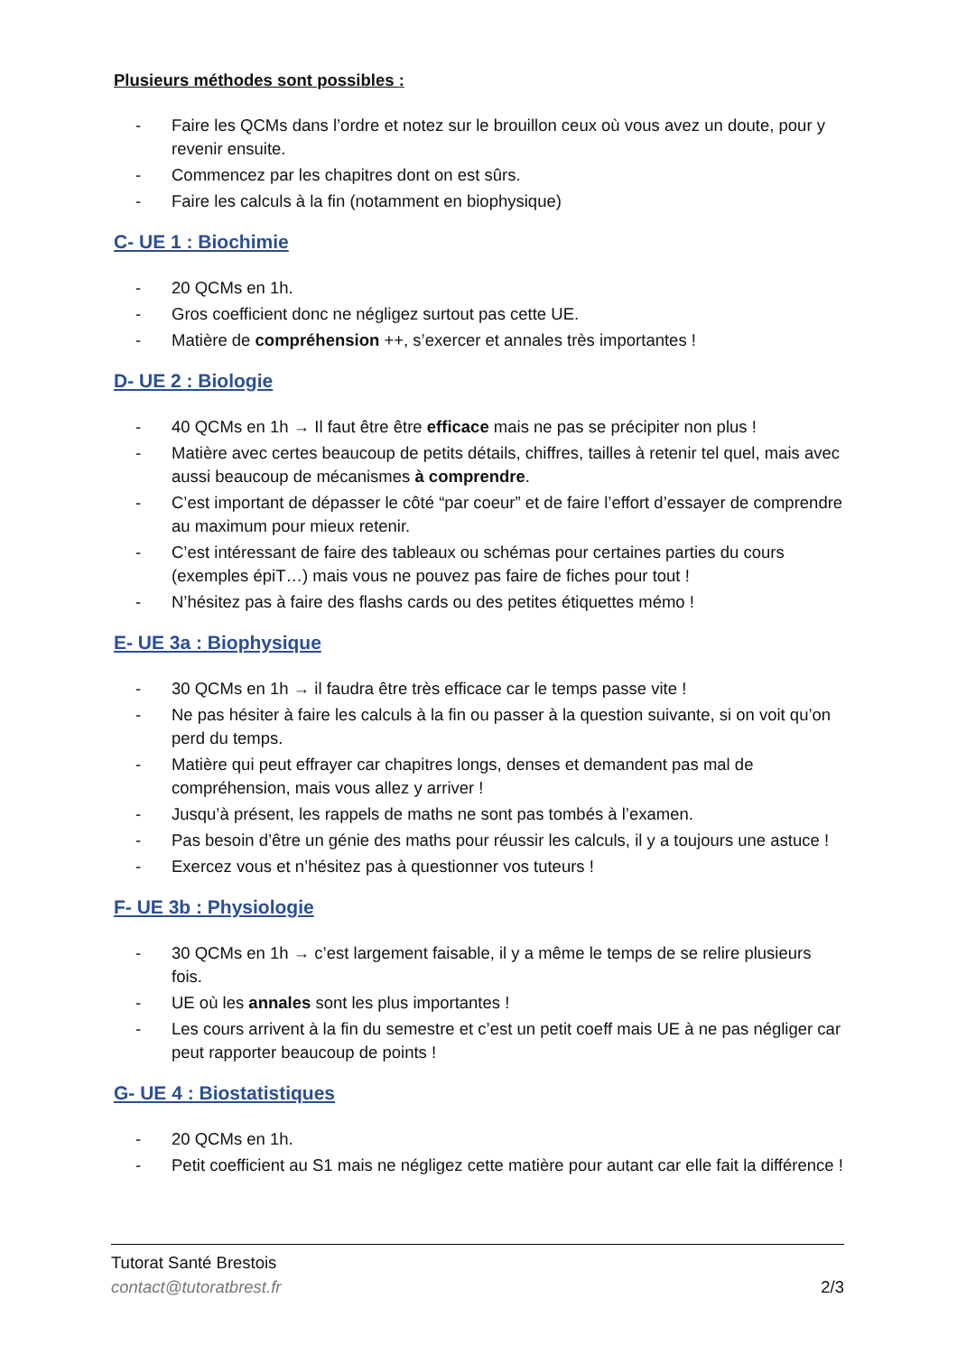Plusieurs méthodes sont possibles :
- Faire les QCMs dans l’ordre et notez sur le brouillon ceux où vous avez un doute, pour y revenir ensuite.
- Commencez par les chapitres dont on est sûrs.
- Faire les calculs à la fin (notamment en biophysique)
C- UE 1 : Biochimie
- 20 QCMs en 1h.
- Gros coefficient donc ne négligez surtout pas cette UE.
- Matière de compréhension ++, s’exercer et annales très importantes !
D- UE 2 : Biologie
- 40 QCMs en 1h → Il faut être être efficace mais ne pas se précipiter non plus !
- Matière avec certes beaucoup de petits détails, chiffres, tailles à retenir tel quel, mais avec aussi beaucoup de mécanismes à comprendre.
- C’est important de dépasser le côté “par coeur” et de faire l’effort d’essayer de comprendre au maximum pour mieux retenir.
- C’est intéressant de faire des tableaux ou schémas pour certaines parties du cours (exemples épiT…) mais vous ne pouvez pas faire de fiches pour tout !
- N’hésitez pas à faire des flashs cards ou des petites étiquettes mémo !
E- UE 3a : Biophysique
- 30 QCMs en 1h → il faudra être très efficace car le temps passe vite !
- Ne pas hésiter à faire les calculs à la fin ou passer à la question suivante, si on voit qu’on perd du temps.
- Matière qui peut effrayer car chapitres longs, denses et demandent pas mal de compréhension, mais vous allez y arriver !
- Jusqu’à présent, les rappels de maths ne sont pas tombés à l’examen.
- Pas besoin d’être un génie des maths pour réussir les calculs, il y a toujours une astuce !
- Exercez vous et n’hésitez pas à questionner vos tuteurs !
F- UE 3b : Physiologie
- 30 QCMs en 1h → c’est largement faisable, il y a même le temps de se relire plusieurs fois.
- UE où les annales sont les plus importantes !
- Les cours arrivent à la fin du semestre et c’est un petit coeff mais UE à ne pas négliger car peut rapporter beaucoup de points !
G- UE 4 : Biostatistiques
- 20 QCMs en 1h.
- Petit coefficient au S1 mais ne négligez cette matière pour autant car elle fait la différence !
Tutorat Santé Brestois
contact@tutoratbrest.fr 2/3